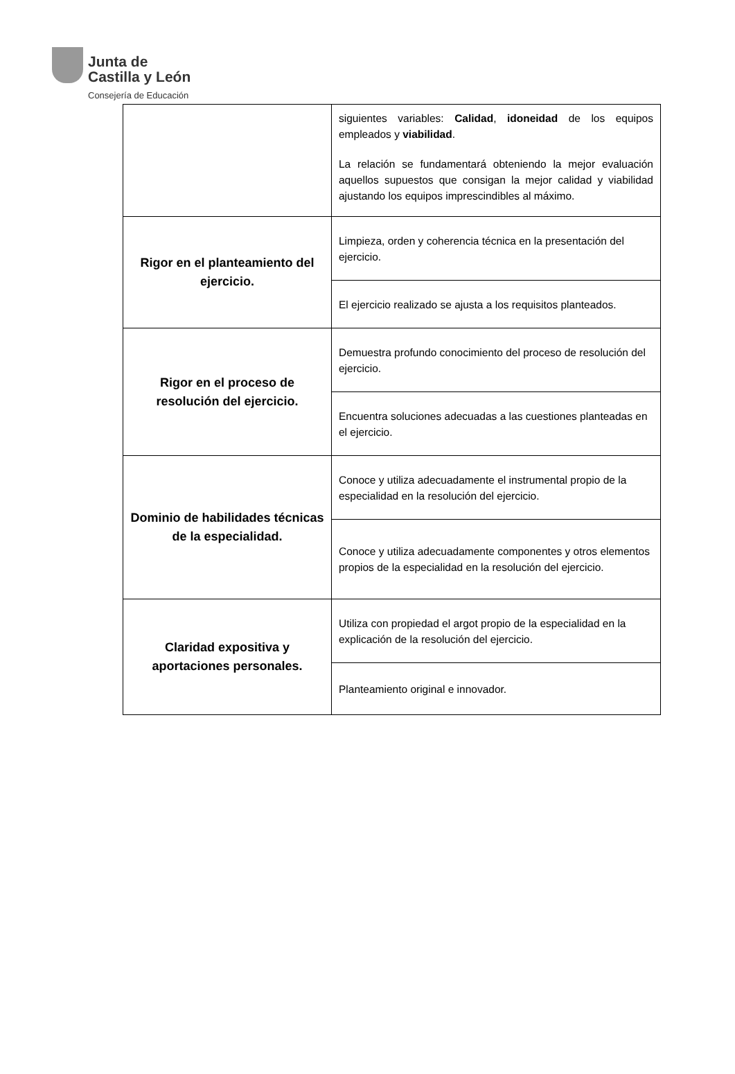Junta de
Castilla y León
Consejería de Educación
| | siguientes variables: Calidad , idoneidad de los equipos empleados y viabilidad . La relación se fundamentará obteniendo la mejor evaluación aquellos supuestos que consigan la mejor calidad y viabilidad ajustando los equipos imprescindibles al máximo. |
| Rigor en el planteamiento del ejercicio. | Limpieza, orden y coherencia técnica en la presentación del ejercicio. |
| | El ejercicio realizado se ajusta a los requisitos planteados. |
| Rigor en el proceso de resolución del ejercicio. | Demuestra profundo conocimiento del proceso de resolución del ejercicio. |
| | Encuentra soluciones adecuadas a las cuestiones planteadas en el ejercicio. |
| Dominio de habilidades técnicas de la especialidad. | Conoce y utiliza adecuadamente el instrumental propio de la especialidad en la resolución del ejercicio. |
| | Conoce y utiliza adecuadamente componentes y otros elementos propios de la especialidad en la resolución del ejercicio. |
| Claridad expositiva y aportaciones personales. | Utiliza con propiedad el argot propio de la especialidad en la explicación de la resolución del ejercicio. |
| | Planteamiento original e innovador. |